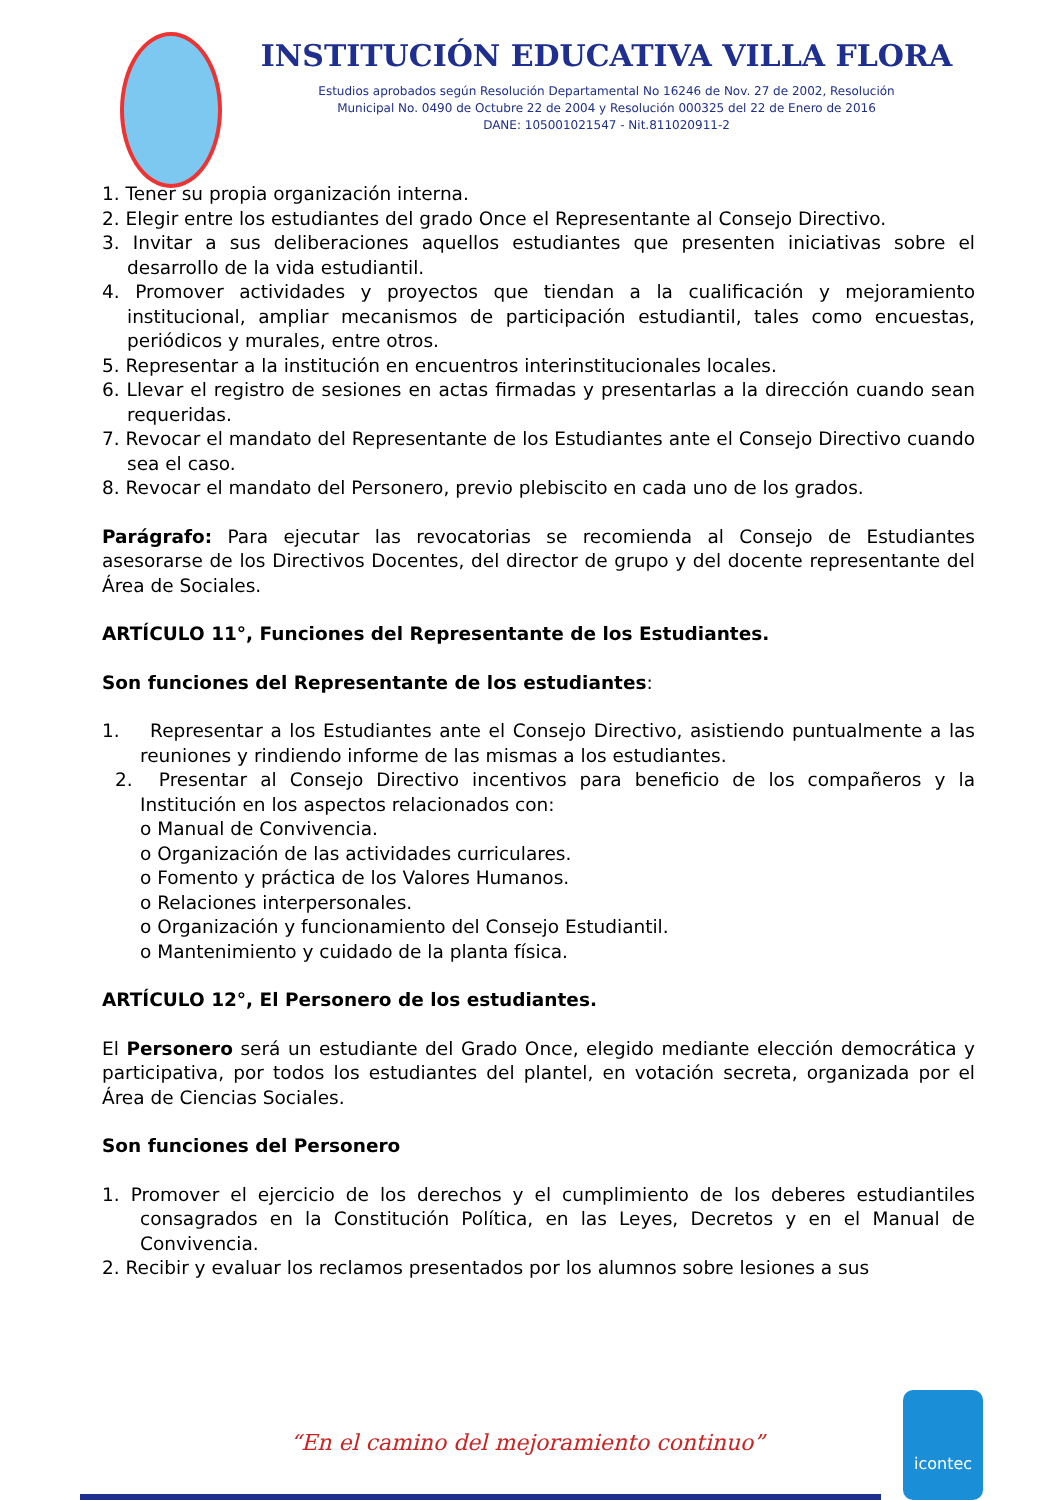INSTITUCIÓN EDUCATIVA VILLA FLORA
Estudios aprobados según Resolución Departamental No 16246 de Nov. 27 de 2002, Resolución
Municipal No. 0490 de Octubre 22 de 2004 y Resolución 000325 del 22 de Enero de 2016
DANE: 105001021547 - Nit.811020911-2
1. Tener su propia organización interna.
2. Elegir entre los estudiantes del grado Once el Representante al Consejo Directivo.
3. Invitar a sus deliberaciones aquellos estudiantes que presenten iniciativas sobre el desarrollo de la vida estudiantil.
4. Promover actividades y proyectos que tiendan a la cualificación y mejoramiento institucional, ampliar mecanismos de participación estudiantil, tales como encuestas, periódicos y murales, entre otros.
5. Representar a la institución en encuentros interinstitucionales locales.
6. Llevar el registro de sesiones en actas firmadas y presentarlas a la dirección cuando sean requeridas.
7. Revocar el mandato del Representante de los Estudiantes ante el Consejo Directivo cuando sea el caso.
8. Revocar el mandato del Personero, previo plebiscito en cada uno de los grados.
Parágrafo: Para ejecutar las revocatorias se recomienda al Consejo de Estudiantes asesorarse de los Directivos Docentes, del director de grupo y del docente representante del Área de Sociales.
ARTÍCULO 11°, Funciones del Representante de los Estudiantes.
Son funciones del Representante de los estudiantes:
1. Representar a los Estudiantes ante el Consejo Directivo, asistiendo puntualmente a las reuniones y rindiendo informe de las mismas a los estudiantes.
2. Presentar al Consejo Directivo incentivos para beneficio de los compañeros y la Institución en los aspectos relacionados con:
o Manual de Convivencia.
o Organización de las actividades curriculares.
o Fomento y práctica de los Valores Humanos.
o Relaciones interpersonales.
o Organización y funcionamiento del Consejo Estudiantil.
o Mantenimiento y cuidado de la planta física.
ARTÍCULO 12°, El Personero de los estudiantes.
El Personero será un estudiante del Grado Once, elegido mediante elección democrática y participativa, por todos los estudiantes del plantel, en votación secreta, organizada por el Área de Ciencias Sociales.
Son funciones del Personero
1. Promover el ejercicio de los derechos y el cumplimiento de los deberes estudiantiles consagrados en la Constitución Política, en las Leyes, Decretos y en el Manual de Convivencia.
2. Recibir y evaluar los reclamos presentados por los alumnos sobre lesiones a sus
“En el camino del mejoramiento continuo”
icontec